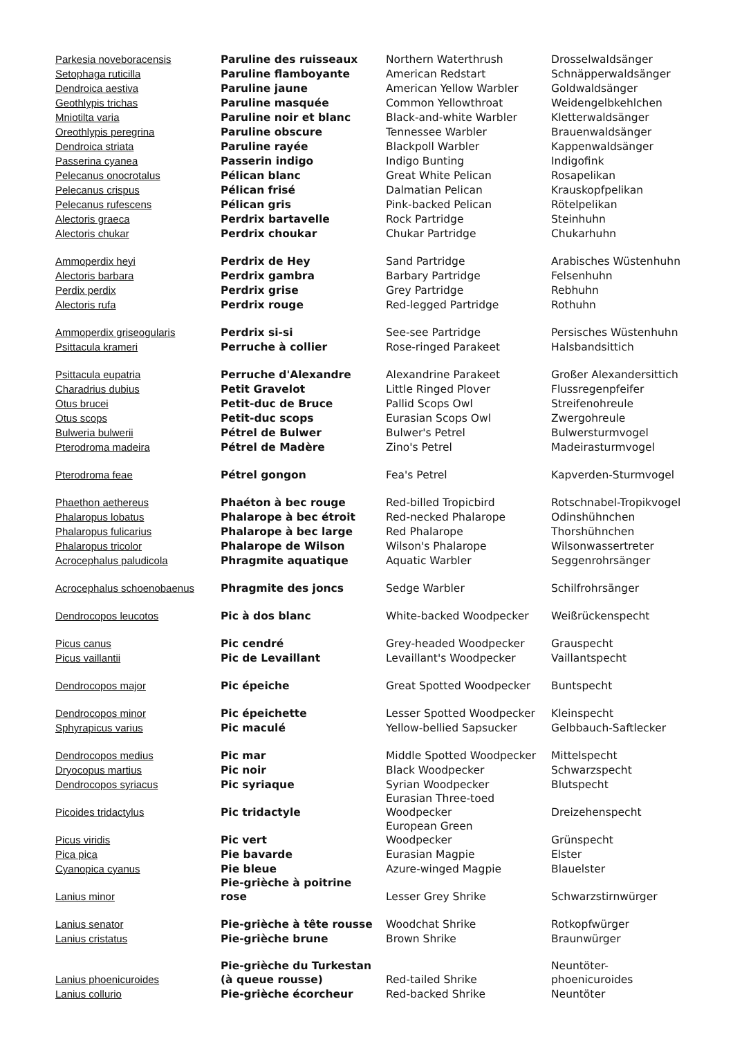| Parkesia noveboracensis | Paruline des ruisseaux | Northern Waterthrush | Drosselwaldsänger |
| Setophaga ruticilla | Paruline flamboyante | American Redstart | Schnäpperwaldsänger |
| Dendroica aestiva | Paruline jaune | American Yellow Warbler | Goldwaldsänger |
| Geothlypis trichas | Paruline masquée | Common Yellowthroat | Weidengelbkehlchen |
| Mniotilta varia | Paruline noir et blanc | Black-and-white Warbler | Kletterwaldsänger |
| Oreothlypis peregrina | Paruline obscure | Tennessee Warbler | Brauenwaldsänger |
| Dendroica striata | Paruline rayée | Blackpoll Warbler | Kappenwaldsänger |
| Passerina cyanea | Passerin indigo | Indigo Bunting | Indigofink |
| Pelecanus onocrotalus | Pélican blanc | Great White Pelican | Rosapelikan |
| Pelecanus crispus | Pélican frisé | Dalmatian Pelican | Krauskopfpelikan |
| Pelecanus rufescens | Pélican gris | Pink-backed Pelican | Rötelpelikan |
| Alectoris graeca | Perdrix bartavelle | Rock Partridge | Steinhuhn |
| Alectoris chukar | Perdrix choukar | Chukar Partridge | Chukarhuhn |
| Ammoperdix heyi | Perdrix de Hey | Sand Partridge | Arabisches Wüstenhuhn |
| Alectoris barbara | Perdrix gambra | Barbary Partridge | Felsenhuhn |
| Perdix perdix | Perdrix grise | Grey Partridge | Rebhuhn |
| Alectoris rufa | Perdrix rouge | Red-legged Partridge | Rothuhn |
| Ammoperdix griseogularis | Perdrix si-si | See-see Partridge | Persisches Wüstenhuhn |
| Psittacula krameri | Perruche à collier | Rose-ringed Parakeet | Halsbandsittich |
| Psittacula eupatria | Perruche d'Alexandre | Alexandrine Parakeet | Großer Alexandersittich |
| Charadrius dubius | Petit Gravelot | Little Ringed Plover | Flussregenpfeifer |
| Otus brucei | Petit-duc de Bruce | Pallid Scops Owl | Streifenohreule |
| Otus scops | Petit-duc scops | Eurasian Scops Owl | Zwergohreule |
| Bulweria bulwerii | Pétrel de Bulwer | Bulwer's Petrel | Bulwersturmvogel |
| Pterodroma madeira | Pétrel de Madère | Zino's Petrel | Madeirasturmvogel |
| Pterodroma feae | Pétrel gongon | Fea's Petrel | Kapverden-Sturmvogel |
| Phaethon aethereus | Phaéton à bec rouge | Red-billed Tropicbird | Rotschnabel-Tropikvogel |
| Phalaropus lobatus | Phalarope à bec étroit | Red-necked Phalarope | Odinshühnchen |
| Phalaropus fulicarius | Phalarope à bec large | Red Phalarope | Thorshühnchen |
| Phalaropus tricolor | Phalarope de Wilson | Wilson's Phalarope | Wilsonwassertreter |
| Acrocephalus paludicola | Phragmite aquatique | Aquatic Warbler | Seggenrohrsänger |
| Acrocephalus schoenobaenus | Phragmite des joncs | Sedge Warbler | Schilfrohrsänger |
| Dendrocopos leucotos | Pic à dos blanc | White-backed Woodpecker | Weißrückenspecht |
| Picus canus | Pic cendré | Grey-headed Woodpecker | Grauspecht |
| Picus vaillantii | Pic de Levaillant | Levaillant's Woodpecker | Vaillantspecht |
| Dendrocopos major | Pic épeiche | Great Spotted Woodpecker | Buntspecht |
| Dendrocopos minor | Pic épeichette | Lesser Spotted Woodpecker | Kleinspecht |
| Sphyrapicus varius | Pic maculé | Yellow-bellied Sapsucker | Gelbbauch-Saftlecker |
| Dendrocopos medius | Pic mar | Middle Spotted Woodpecker | Mittelspecht |
| Dryocopus martius | Pic noir | Black Woodpecker | Schwarzspecht |
| Dendrocopos syriacus | Pic syriaque | Syrian Woodpecker | Blutspecht |
| Picoides tridactylus | Pic tridactyle | Eurasian Three-toed Woodpecker | Dreizehenspecht |
| Picus viridis | Pic vert | European Green Woodpecker | Grünspecht |
| Pica pica | Pie bavarde | Eurasian Magpie | Elster |
| Cyanopica cyanus | Pie bleue | Azure-winged Magpie | Blauelster |
| Lanius minor | Pie-grièche à poitrine rose | Lesser Grey Shrike | Schwarzstirnwürger |
| Lanius senator | Pie-grièche à tête rousse | Woodchat Shrike | Rotkopfwürger |
| Lanius cristatus | Pie-grièche brune | Brown Shrike | Braunwürger |
| Lanius phoenicuroides | Pie-grièche du Turkestan (à queue rousse) | Red-tailed Shrike | Neuntöter- phoenicuroides |
| Lanius collurio | Pie-grièche écorcheur | Red-backed Shrike | Neuntöter |